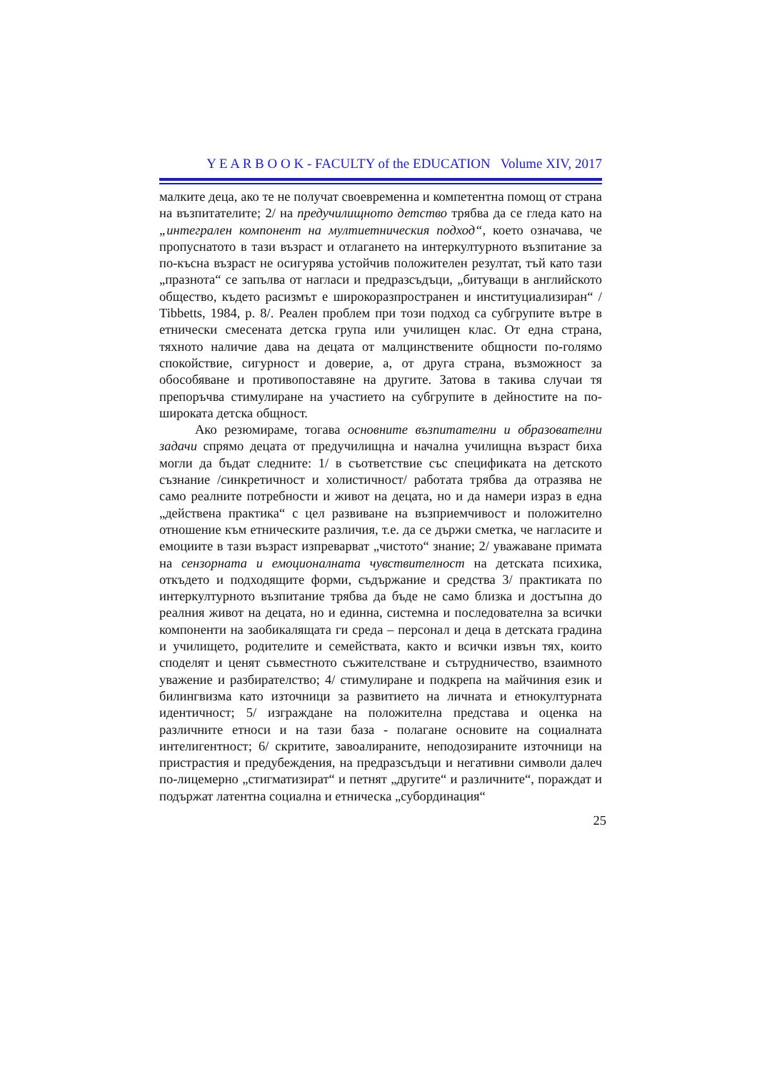Y E A R B O O K - FACULTY of the EDUCATION Volume XIV, 2017
малките деца, ако те не получат своевременна и компетентна помощ от страна на възпитателите; 2/ на предучилищното детство трябва да се гледа като на „интегрален компонент на мултиетническия подход“, което означава, че пропуснатото в тази възраст и отлагането на интеркултурното възпитание за по-късна възраст не осигурява устойчив положителен резултат, тъй като тази „празнота“ се запълва от нагласи и предразсъдъци, „битуващи в английското общество, където расизмът е широкоразпространен и институциализиран“ / Tibbetts, 1984, p. 8/. Реален проблем при този подход са субгрупите вътре в етнически смесената детска група или училищен клас. От една страна, тяхното наличие дава на децата от малцинствените общности по-голямо спокойствие, сигурност и доверие, а, от друга страна, възможност за обособяване и противопоставяне на другите. Затова в такива случаи тя препоръчва стимулиране на участието на субгрупите в дейностите на по-широката детска общност.
Ако резюмираме, тогава основните възпитателни и образователни задачи спрямо децата от предучилищна и начална училищна възраст биха могли да бъдат следните: 1/ в съответствие със спецификата на детското съзнание /синкретичност и холистичност/ работата трябва да отразява не само реалните потребности и живот на децата, но и да намери израз в една „действена практика“ с цел развиване на възприемчивост и положително отношение към етническите различия, т.е. да се държи сметка, че нагласите и емоциите в тази възраст изпреварват „чистото“ знание; 2/ уважаване примата на сензорната и емоционалната чувствителност на детската психика, откъдето и подходящите форми, съдържание и средства 3/ практиката по интеркултурното възпитание трябва да бъде не само близка и достъпна до реалния живот на децата, но и единна, системна и последователна за всички компоненти на заобикалящата ги среда – персонал и деца в детската градина и училището, родителите и семействата, както и всички извън тях, които споделят и ценят съвместното съжителстване и сътрудничество, взаимното уважение и разбирателство; 4/ стимулиране и подкрепа на майчиния език и билингвизма като източници за развитието на личната и етнокултурната идентичност; 5/ изграждане на положителна представа и оценка на различните етноси и на тази база - полагане основите на социалната интелигентност; 6/ скритите, завоалираните, неподозираните източници на пристрастия и предубеждения, на предразсъдъци и негативни символи далеч по-лицемерно „стигматизират“ и петнят „другите“ и различните“, пораждат и подържат латентна социална и етническа „субординация“
25